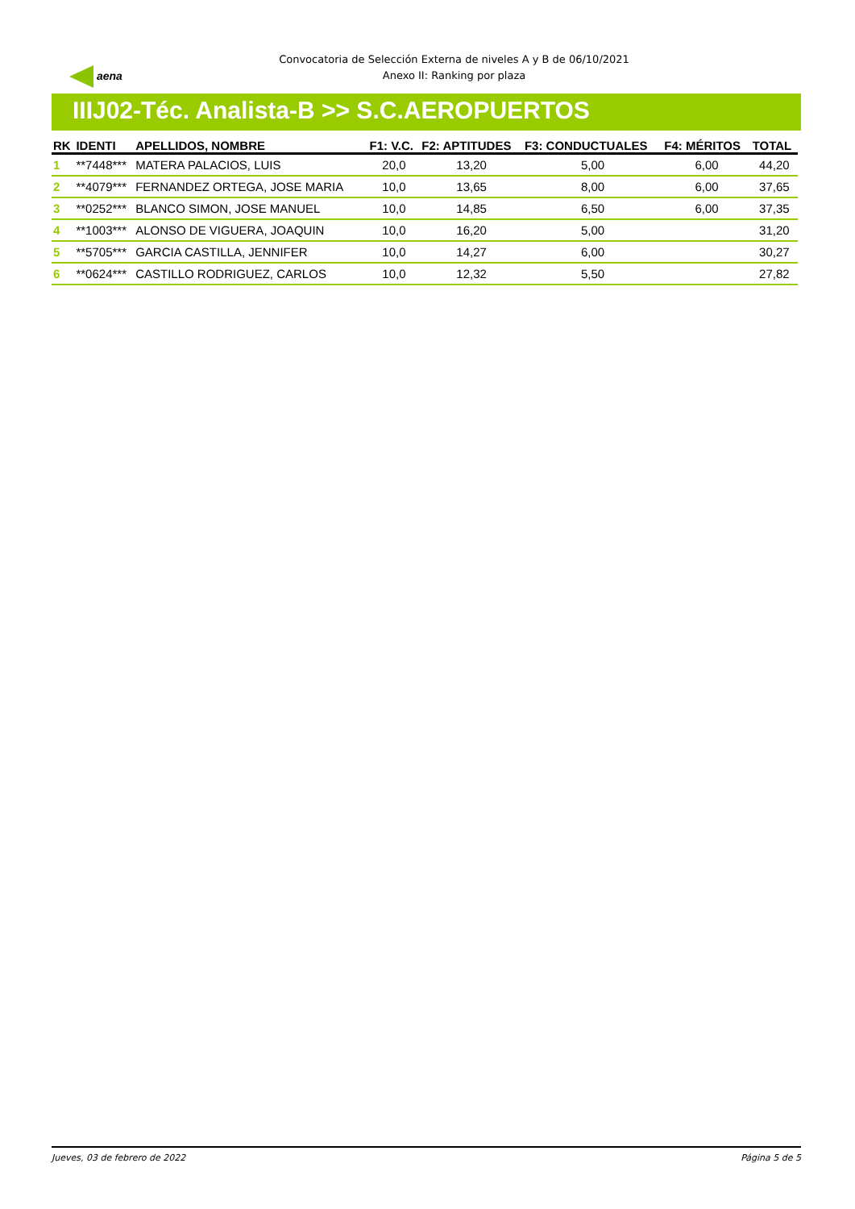aena
Convocatoria de Selección Externa de niveles A y B de 06/10/2021
Anexo II: Ranking por plaza
IIIJ02-Téc. Analista-B >> S.C.AEROPUERTOS
| RK | IDENTI | APELLIDOS, NOMBRE | F1: V.C. | F2: APTITUDES | F3: CONDUCTUALES | F4: MÉRITOS | TOTAL |
| --- | --- | --- | --- | --- | --- | --- | --- |
| 1 | **7448*** | MATERA PALACIOS, LUIS | 20,0 | 13,20 | 5,00 | 6,00 | 44,20 |
| 2 | **4079*** | FERNANDEZ ORTEGA, JOSE MARIA | 10,0 | 13,65 | 8,00 | 6,00 | 37,65 |
| 3 | **0252*** | BLANCO SIMON, JOSE MANUEL | 10,0 | 14,85 | 6,50 | 6,00 | 37,35 |
| 4 | **1003*** | ALONSO DE VIGUERA, JOAQUIN | 10,0 | 16,20 | 5,00 | | 31,20 |
| 5 | **5705*** | GARCIA CASTILLA, JENNIFER | 10,0 | 14,27 | 6,00 | | 30,27 |
| 6 | **0624*** | CASTILLO RODRIGUEZ, CARLOS | 10,0 | 12,32 | 5,50 | | 27,82 |
Jueves, 03 de febrero de 2022 Página 5 de 5